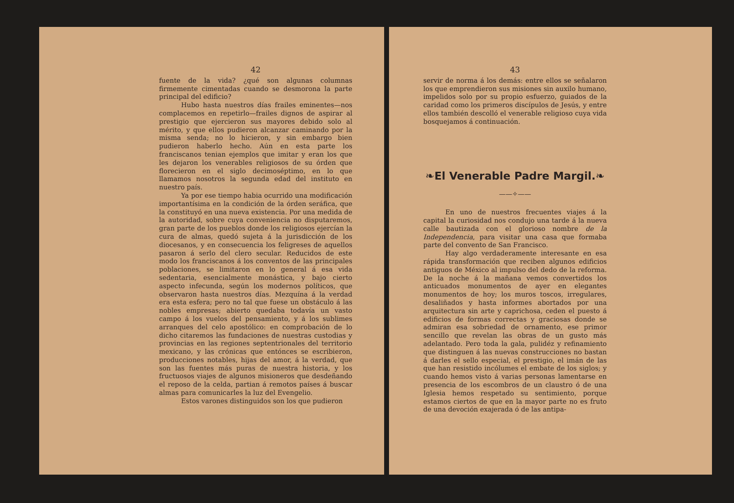42
fuente de la vida? ¿qué son algunas columnas firmemente cimentadas cuando se desmorona la parte principal del edificio?
Hubo hasta nuestros días frailes eminentes—nos complacemos en repetirlo—frailes dignos de aspirar al prestigio que ejercieron sus mayores debido solo al mérito, y que ellos pudieron alcanzar caminando por la misma senda; no lo hicieron, y sin embargo bien pudieron haberlo hecho. Aún en esta parte los franciscanos tenian ejemplos que imitar y eran los que les dejaron los venerables religiosos de su órden que florecieron en el siglo decimoséptimo, en lo que llamamos nosotros la segunda edad del instituto en nuestro país.
Ya por ese tiempo habia ocurrido una modificación importantísima en la condición de la órden seráfica, que la constituyó en una nueva existencia. Por una medida de la autoridad, sobre cuya conveniencia no disputaremos, gran parte de los pueblos donde los religiosos ejercían la cura de almas, quedó sujeta á la jurisdicción de los diocesanos, y en consecuencia los feligreses de aquellos pasaron á serlo del clero secular. Reducidos de este modo los franciscanos á los conventos de las principales poblaciones, se limitaron en lo general á esa vida sedentaria, esencialmente monástica, y bajo cierto aspecto infecunda, según los modernos políticos, que observaron hasta nuestros días. Mezquína á la verdad era esta esfera; pero no tal que fuese un obstáculo á las nobles empresas; abierto quedaba todavía un vasto campo á los vuelos del pensamiento, y á los sublimes arranques del celo apostólico: en comprobación de lo dicho citaremos las fundaciones de nuestras custodias y provincias en las regiones septentrionales del territorio mexicano, y las crónicas que entónces se escribieron, producciones notables, hijas del amor, á la verdad, que son las fuentes más puras de nuestra historia, y los fructuosos viajes de algunos misioneros que desdeñando el reposo de la celda, partian á remotos países á buscar almas para comunicarles la luz del Evengelio.
Estos varones distinguidos son los que pudieron
43
servir de norma á los demás: entre ellos se señalaron los que emprendieron sus misiones sin auxilo humano, impelidos solo por su propio esfuerzo, guiados de la caridad como los primeros discípulos de Jesús, y entre ellos también descolló el venerable religioso cuya vida bosquejamos á continuación.
❧El Venerable Padre Margil.❧
——✧——
En uno de nuestros frecuentes viajes á la capital la curiosidad nos condujo una tarde á la nueva calle bautizada con el glorioso nombre de la Independencia, para visitar una casa que formaba parte del convento de San Francisco.
Hay algo verdaderamente interesante en esa rápida transformación que reciben algunos edificios antiguos de México al impulso del dedo de la reforma. De la noche á la mañana vemos convertidos los anticuados monumentos de ayer en elegantes monumentos de hoy; los muros toscos, irregulares, desaliñados y hasta informes abortados por una arquitectura sin arte y caprichosa, ceden el puesto á edificios de formas correctas y graciosas donde se admiran esa sobriedad de ornamento, ese primor sencillo que revelan las obras de un gusto más adelantado. Pero toda la gala, pulidéz y refinamiento que distinguen á las nuevas construcciones no bastan á darles el sello especial, el prestigio, el imán de las que han resistido incólumes el embate de los siglos; y cuando hemos visto á varias personas lamentarse en presencia de los escombros de un claustro ó de una Iglesia hemos respetado su sentimiento, porque estamos ciertos de que en la mayor parte no es fruto de una devoción exajerada ó de las antipa-